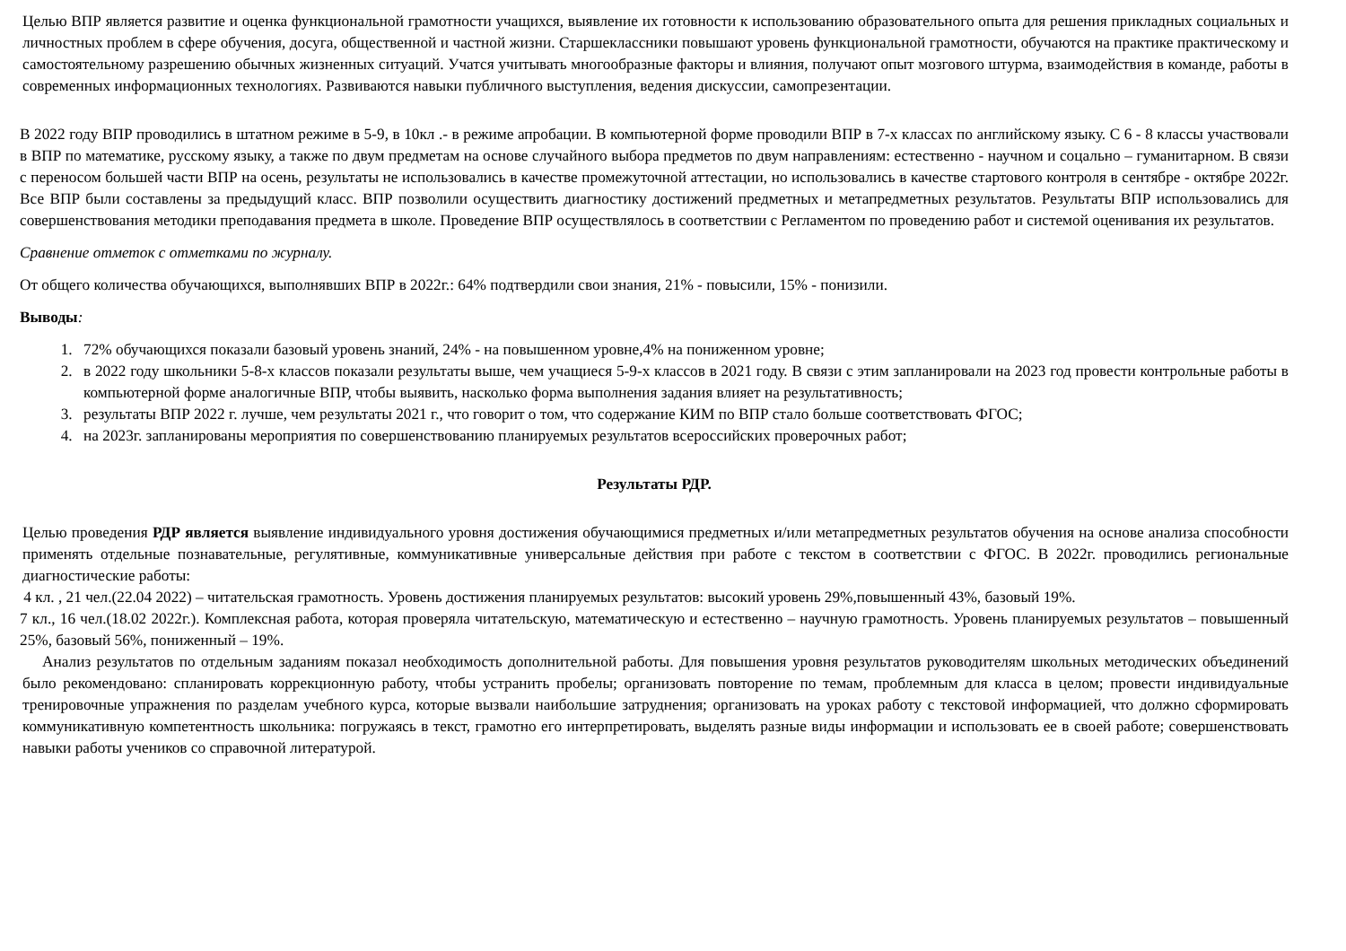Целью ВПР является развитие и оценка функциональной грамотности учащихся, выявление их готовности к использованию образовательного опыта для решения прикладных социальных и личностных проблем в сфере обучения, досуга, общественной и частной жизни. Старшеклассники повышают уровень функциональной грамотности, обучаются на практике практическому и самостоятельному разрешению обычных жизненных ситуаций. Учатся учитывать многообразные факторы и влияния, получают опыт мозгового штурма, взаимодействия в команде, работы в современных информационных технологиях. Развиваются навыки публичного выступления, ведения дискуссии, самопрезентации.
В 2022 году ВПР проводились в штатном режиме в 5-9, в 10кл .- в режиме апробации. В компьютерной форме проводили ВПР в 7-х классах по английскому языку. С 6 - 8 классы участвовали в ВПР по математике, русскому языку, а также по двум предметам на основе случайного выбора предметов по двум направлениям: естественно - научном и соцально – гуманитарном. В связи с переносом большей части ВПР на осень, результаты не использовались в качестве промежуточной аттестации, но использовались в качестве стартового контроля в сентябре - октябре 2022г. Все ВПР были составлены за предыдущий класс. ВПР позволили осуществить диагностику достижений предметных и метапредметных результатов. Результаты ВПР использовались для совершенствования методики преподавания предмета в школе. Проведение ВПР осуществлялось в соответствии с Регламентом по проведению работ и системой оценивания их результатов.
Сравнение отметок с отметками по журналу.
От общего количества обучающихся, выполнявших ВПР в 2022г.: 64% подтвердили свои знания, 21% - повысили, 15% - понизили.
Выводы:
1. 72% обучающихся показали базовый уровень знаний, 24% - на повышенном уровне,4% на пониженном уровне;
2. в 2022 году школьники 5-8-х классов показали результаты выше, чем учащиеся 5-9-х классов в 2021 году. В связи с этим запланировали на 2023 год провести контрольные работы в компьютерной форме аналогичные ВПР, чтобы выявить, насколько форма выполнения задания влияет на результативность;
3. результаты ВПР 2022 г. лучше, чем результаты 2021 г., что говорит о том, что содержание КИМ по ВПР стало больше соответствовать ФГОС;
4. на 2023г. запланированы мероприятия по совершенствованию планируемых результатов всероссийских проверочных работ;
Результаты РДР.
Целью проведения РДР является выявление индивидуального уровня достижения обучающимися предметных и/или метапредметных результатов обучения на основе анализа способности применять отдельные познавательные, регулятивные, коммуникативные универсальные действия при работе с текстом в соответствии с ФГОС. В 2022г. проводились региональные диагностические работы:
4 кл. , 21 чел.(22.04 2022) – читательская грамотность. Уровень достижения планируемых результатов: высокий уровень 29%,повышенный 43%, базовый 19%.
7 кл., 16 чел.(18.02 2022г.). Комплексная работа, которая проверяла читательскую, математическую и естественно – научную грамотность. Уровень планируемых результатов – повышенный 25%, базовый 56%, пониженный – 19%.
Анализ результатов по отдельным заданиям показал необходимость дополнительной работы. Для повышения уровня результатов руководителям школьных методических объединений было рекомендовано: спланировать коррекционную работу, чтобы устранить пробелы; организовать повторение по темам, проблемным для класса в целом; провести индивидуальные тренировочные упражнения по разделам учебного курса, которые вызвали наибольшие затруднения; организовать на уроках работу с текстовой информацией, что должно сформировать коммуникативную компетентность школьника: погружаясь в текст, грамотно его интерпретировать, выделять разные виды информации и использовать ее в своей работе; совершенствовать навыки работы учеников со справочной литературой.